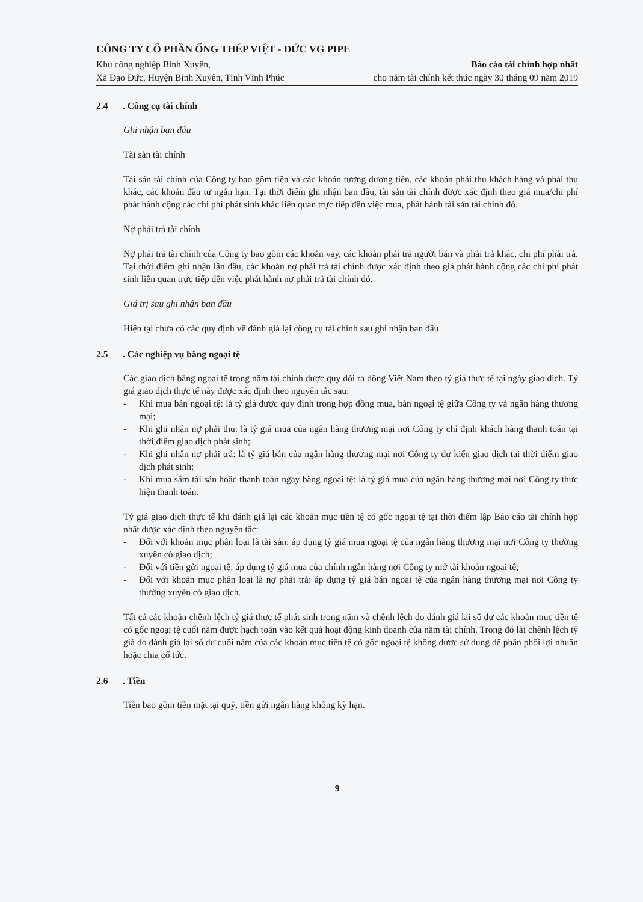CÔNG TY CỔ PHẦN ỐNG THÉP VIỆT - ĐỨC VG PIPE
Khu công nghiệp Bình Xuyên,
Xã Đạo Đức, Huyện Bình Xuyên, Tỉnh Vĩnh Phúc
Báo cáo tài chính hợp nhất
cho năm tài chính kết thúc ngày 30 tháng 09 năm 2019
2.4. Công cụ tài chính
Ghi nhận ban đầu
Tài sản tài chính
Tài sản tài chính của Công ty bao gồm tiền và các khoản tương đương tiền, các khoản phải thu khách hàng và phải thu khác, các khoản đầu tư ngắn hạn. Tại thời điểm ghi nhận ban đầu, tài sản tài chính được xác định theo giá mua/chi phí phát hành cộng các chi phí phát sinh khác liên quan trực tiếp đến việc mua, phát hành tài sản tài chính đó.
Nợ phải trả tài chính
Nợ phải trả tài chính của Công ty bao gồm các khoản vay, các khoản phải trả người bán và phải trả khác, chi phí phải trả. Tại thời điểm ghi nhận lần đầu, các khoản nợ phải trả tài chính được xác định theo giá phát hành cộng các chi phí phát sinh liên quan trực tiếp đến việc phát hành nợ phải trả tài chính đó.
Giá trị sau ghi nhận ban đầu
Hiện tại chưa có các quy định về đánh giá lại công cụ tài chính sau ghi nhận ban đầu.
2.5. Các nghiệp vụ bằng ngoại tệ
Các giao dịch bằng ngoại tệ trong năm tài chính được quy đổi ra đồng Việt Nam theo tỷ giá thực tế tại ngày giao dịch. Tỷ giá giao dịch thực tế này được xác định theo nguyên tắc sau:
- Khi mua bán ngoại tệ: là tỷ giá được quy định trong hợp đồng mua, bán ngoại tệ giữa Công ty và ngân hàng thương mại;
- Khi ghi nhận nợ phải thu: là tỷ giá mua của ngân hàng thương mại nơi Công ty chỉ định khách hàng thanh toán tại thời điểm giao dịch phát sinh;
- Khi ghi nhận nợ phải trả: là tỷ giá bán của ngân hàng thương mại nơi Công ty dự kiến giao dịch tại thời điểm giao dịch phát sinh;
- Khi mua sắm tài sản hoặc thanh toán ngay bằng ngoại tệ: là tỷ giá mua của ngân hàng thương mại nơi Công ty thực hiện thanh toán.
Tỷ giá giao dịch thực tế khi đánh giá lại các khoản mục tiền tệ có gốc ngoại tệ tại thời điểm lập Báo cáo tài chính hợp nhất được xác định theo nguyên tắc:
- Đối với khoản mục phân loại là tài sản: áp dụng tỷ giá mua ngoại tệ của ngân hàng thương mại nơi Công ty thường xuyên có giao dịch;
- Đối với tiền gửi ngoại tệ: áp dụng tỷ giá mua của chính ngân hàng nơi Công ty mở tài khoản ngoại tệ;
- Đối với khoản mục phân loại là nợ phải trả: áp dụng tỷ giá bán ngoại tệ của ngân hàng thương mại nơi Công ty thường xuyên có giao dịch.
Tất cả các khoản chênh lệch tỷ giá thực tế phát sinh trong năm và chênh lệch do đánh giá lại số dư các khoản mục tiền tệ có gốc ngoại tệ cuối năm được hạch toán vào kết quả hoạt động kinh doanh của năm tài chính. Trong đó lãi chênh lệch tỷ giá do đánh giá lại số dư cuối năm của các khoản mục tiền tệ có gốc ngoại tệ không được sử dụng để phân phối lợi nhuận hoặc chia cổ tức.
2.6. Tiền
Tiền bao gồm tiền mặt tại quỹ, tiền gửi ngân hàng không kỳ hạn.
9